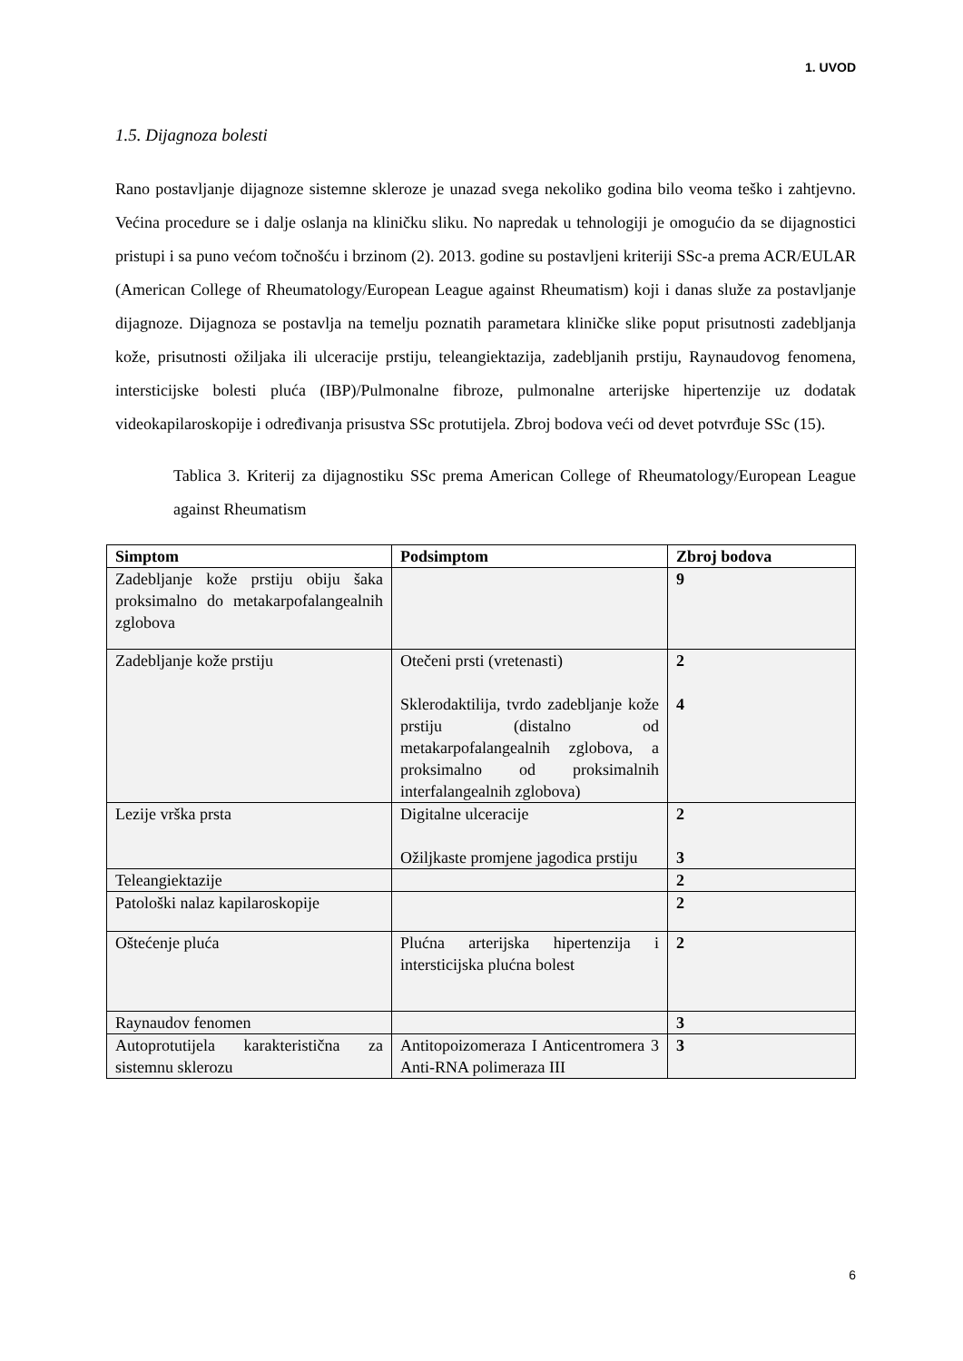1. UVOD
1.5. Dijagnoza bolesti
Rano postavljanje dijagnoze sistemne skleroze je unazad svega nekoliko godina bilo veoma teško i zahtjevno. Većina procedure se i dalje oslanja na kliničku sliku. No napredak u tehnologiji je omogućio da se dijagnostici pristupi i sa puno većom točnošću i brzinom (2). 2013. godine su postavljeni kriteriji SSc-a prema ACR/EULAR (American College of Rheumatology/European League against Rheumatism) koji i danas služe za postavljanje dijagnoze. Dijagnoza se postavlja na temelju poznatih parametara kliničke slike poput prisutnosti zadebljanja kože, prisutnosti ožiljaka ili ulceracije prstiju, teleangiektazija, zadebljanih prstiju, Raynaudovog fenomena, intersticijske bolesti pluća (IBP)/Pulmonalne fibroze, pulmonalne arterijske hipertenzije uz dodatak videokapilaroskopije i određivanja prisustva SSc protutijela. Zbroj bodova veći od devet potvrđuje SSc (15).
Tablica 3. Kriterij za dijagnostiku SSc prema American College of Rheumatology/European League against Rheumatism
| Simptom | Podsimptom | Zbroj bodova |
| --- | --- | --- |
| Zadebljanje kože prstiju obiju šaka proksimalno do metakarpofalangealnih zglobova | | 9 |
| Zadebljanje kože prstiju | Otečeni prsti (vretenasti) Sklerodaktilija, tvrdo zadebljanje kože prstiju (distalno od metakarpofalangealnih zglobova, a proksimalno od proksimalnih interfalangealnih zglobova) | 2 4 |
| Lezije vrška prsta | Digitalne ulceracije Ožiljkaste promjene jagodica prstiju | 2 3 |
| Teleangiektazije | | 2 |
| Patološki nalaz kapilaroskopije | | 2 |
| Oštećenje pluća | Plućna arterijska hipertenzija i intersticijska plućna bolest | 2 |
| Raynaudov fenomen | | 3 |
| Autoprotutijela karakteristična za sistemnu sklerozu | Antitopoizomeraza I Anticentromera 3 Anti-RNA polimeraza III | 3 |
6